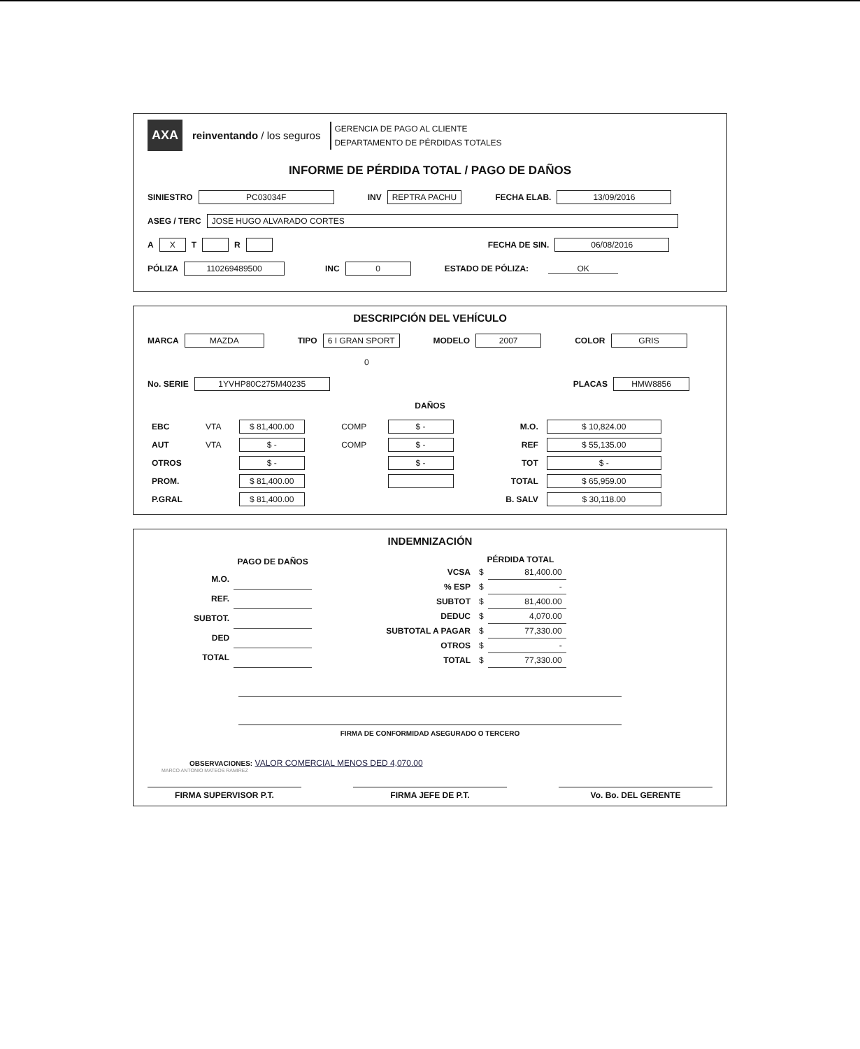AXA
reinventando / los seguros
GERENCIA DE PAGO AL CLIENTE
DEPARTAMENTO DE PÉRDIDAS TOTALES
INFORME DE PÉRDIDA TOTAL / PAGO DE DAÑOS
SINIESTRO PC03034F INV REPTRA PACHU FECHA ELAB. 13/09/2016
ASEG / TERC JOSE HUGO ALVARADO CORTES
A X T R FECHA DE SIN. 06/08/2016
PÓLIZA 110269489500 INC 0 ESTADO DE PÓLIZA: OK
DESCRIPCIÓN DEL VEHÍCULO
MARCA MAZDA TIPO 6 I GRAN SPORT MODELO 2007 COLOR GRIS
0
No. SERIE 1YVHP80C275M40235 PLACAS HMW8856
DAÑOS
| EBC | VTA | $ 81,400.00 | COMP | $ - | M.O. | $ 10,824.00 |
| AUT | VTA | $ - | COMP | $ - | REF | $ 55,135.00 |
| OTROS | | $ - | | $ - | TOT | $ - |
| PROM. | | $ 81,400.00 | | | TOTAL | $ 65,959.00 |
| P.GRAL | | $ 81,400.00 | | | B. SALV | $ 30,118.00 |
INDEMNIZACIÓN
| | PAGO DE DAÑOS |
| --- | --- |
| M.O. | |
| REF. | |
| SUBTOT. | |
| DED | |
| TOTAL | |
| | PÉRDIDA TOTAL | |
| --- | --- | --- |
| VCSA | $ | 81,400.00 |
| % ESP | $ | - |
| SUBTOT | $ | 81,400.00 |
| DEDUC | $ | 4,070.00 |
| SUBTOTAL A PAGAR | $ | 77,330.00 |
| OTROS | $ | - |
| TOTAL | $ | 77,330.00 |
FIRMA DE CONFORMIDAD ASEGURADO O TERCERO
OBSERVACIONES: VALOR COMERCIAL MENOS DED 4,070.00
MARCO ANTONIO MATEOS RAMIREZ
FIRMA SUPERVISOR P.T. FIRMA JEFE DE P.T. Vo. Bo. DEL GERENTE